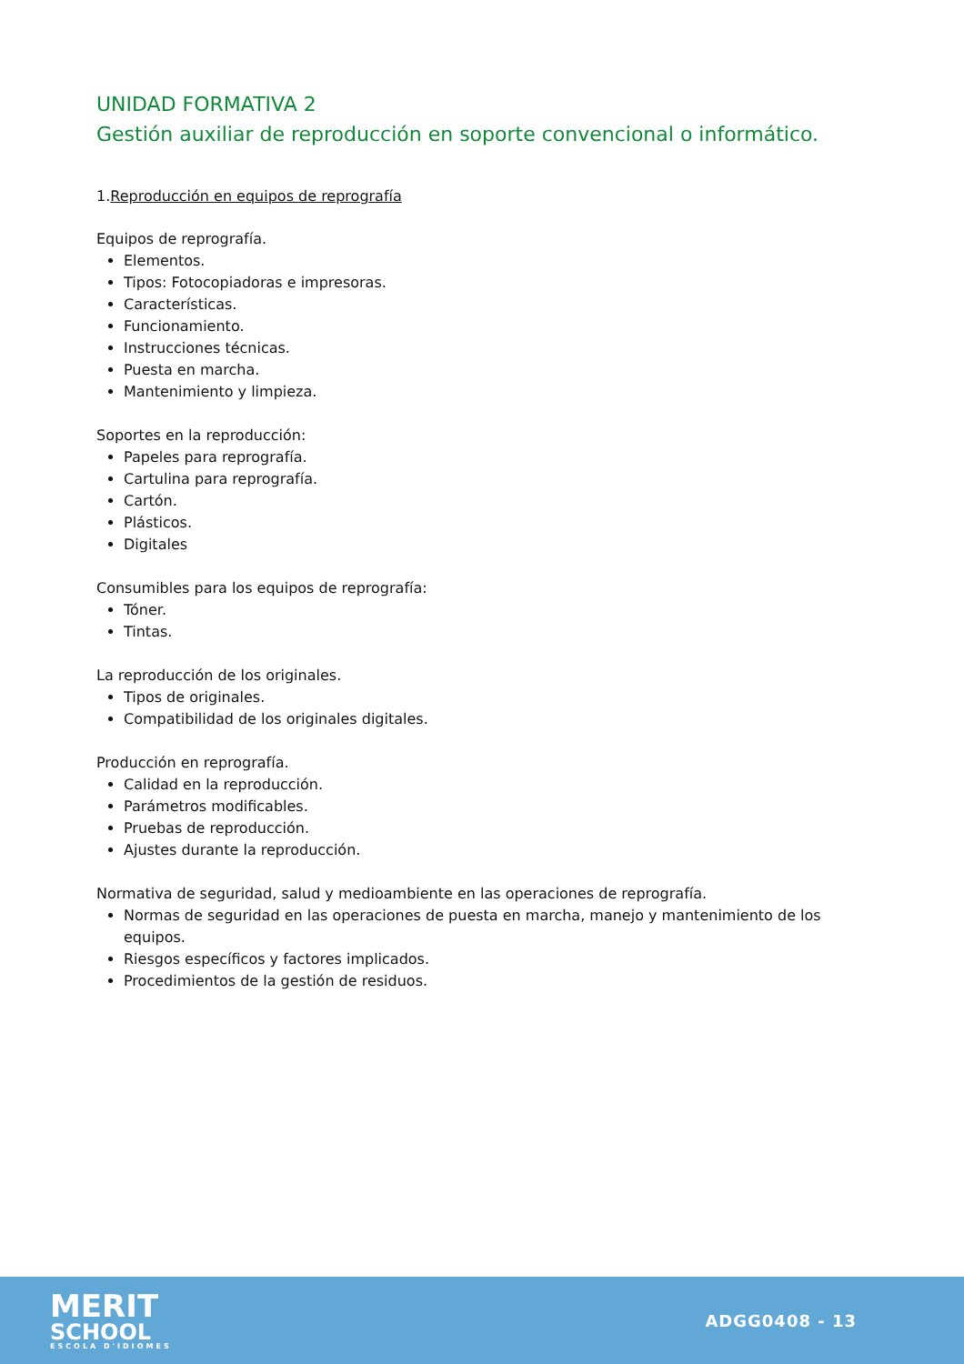UNIDAD FORMATIVA 2
Gestión auxiliar de reproducción en soporte convencional o informático.
1.Reproducción en equipos de reprografía
Equipos de reprografía.
Elementos.
Tipos: Fotocopiadoras e impresoras.
Características.
Funcionamiento.
Instrucciones técnicas.
Puesta en marcha.
Mantenimiento y limpieza.
Soportes en la reproducción:
Papeles para reprografía.
Cartulina para reprografía.
Cartón.
Plásticos.
Digitales
Consumibles para los equipos de reprografía:
Tóner.
Tintas.
La reproducción de los originales.
Tipos de originales.
Compatibilidad de los originales digitales.
Producción en reprografía.
Calidad en la reproducción.
Parámetros modificables.
Pruebas de reproducción.
Ajustes durante la reproducción.
Normativa de seguridad, salud y medioambiente en las operaciones de reprografía.
Normas de seguridad en las operaciones de puesta en marcha, manejo y mantenimiento de los equipos.
Riesgos específicos y factores implicados.
Procedimientos de la gestión de residuos.
MERIT
SCHOOL
ESCOLA D'IDIOMES
ADGG0408 - 13